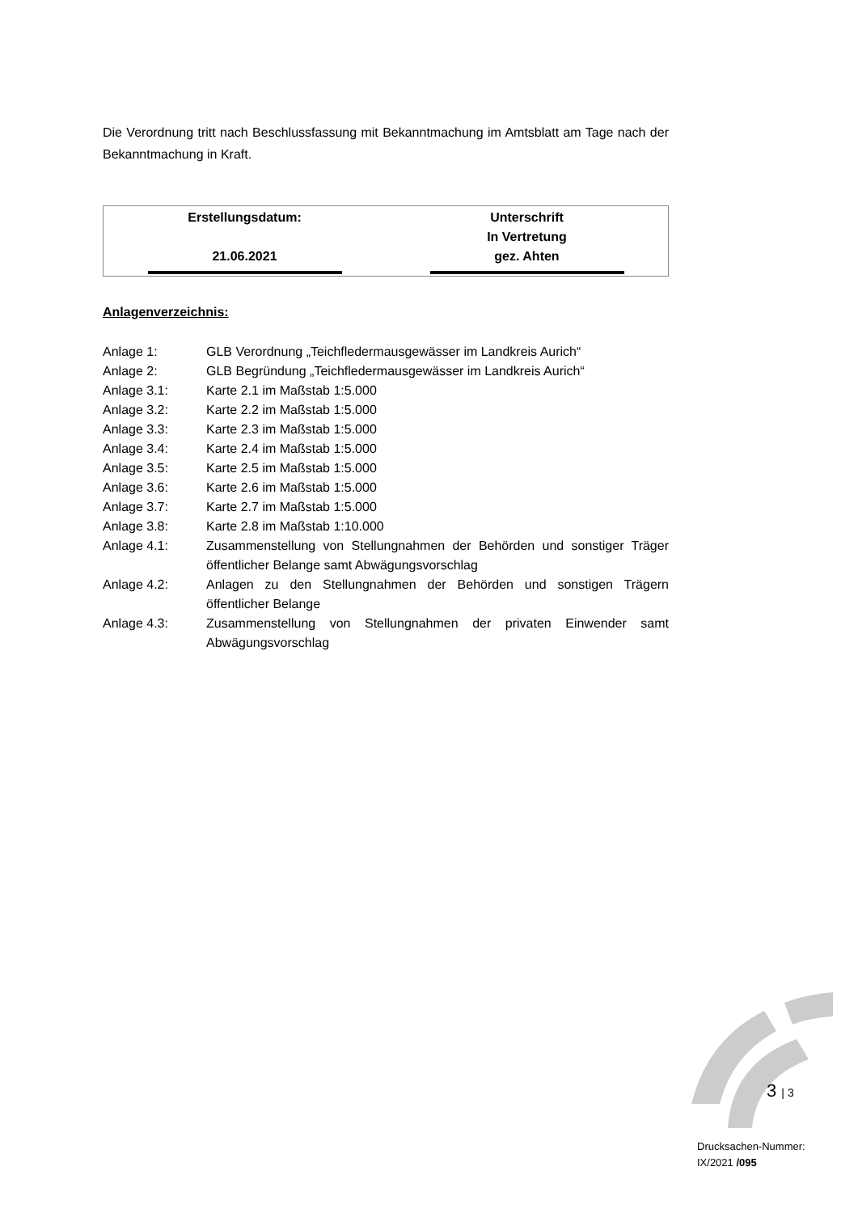Die Verordnung tritt nach Beschlussfassung mit Bekanntmachung im Amtsblatt am Tage nach der Bekanntmachung in Kraft.
| Erstellungsdatum: 21.06.2021 | Unterschrift In Vertretung gez. Ahten |
Anlagenverzeichnis:
| Anlage 1: | GLB Verordnung „Teichfledermausgewässer im Landkreis Aurich“ |
| Anlage 2: | GLB Begründung „Teichfledermausgewässer im Landkreis Aurich“ |
| Anlage 3.1: | Karte 2.1 im Maßstab 1:5.000 |
| Anlage 3.2: | Karte 2.2 im Maßstab 1:5.000 |
| Anlage 3.3: | Karte 2.3 im Maßstab 1:5.000 |
| Anlage 3.4: | Karte 2.4 im Maßstab 1:5.000 |
| Anlage 3.5: | Karte 2.5 im Maßstab 1:5.000 |
| Anlage 3.6: | Karte 2.6 im Maßstab 1:5.000 |
| Anlage 3.7: | Karte 2.7 im Maßstab 1:5.000 |
| Anlage 3.8: | Karte 2.8 im Maßstab 1:10.000 |
| Anlage 4.1: | Zusammenstellung von Stellungnahmen der Behörden und sonstiger Träger öffentlicher Belange samt Abwägungsvorschlag |
| Anlage 4.2: | Anlagen zu den Stellungnahmen der Behörden und sonstigen Trägern öffentlicher Belange |
| Anlage 4.3: | Zusammenstellung von Stellungnahmen der privaten Einwender samt Abwägungsvorschlag |
3 | 3
Drucksachen-Nummer:
IX/2021 /095